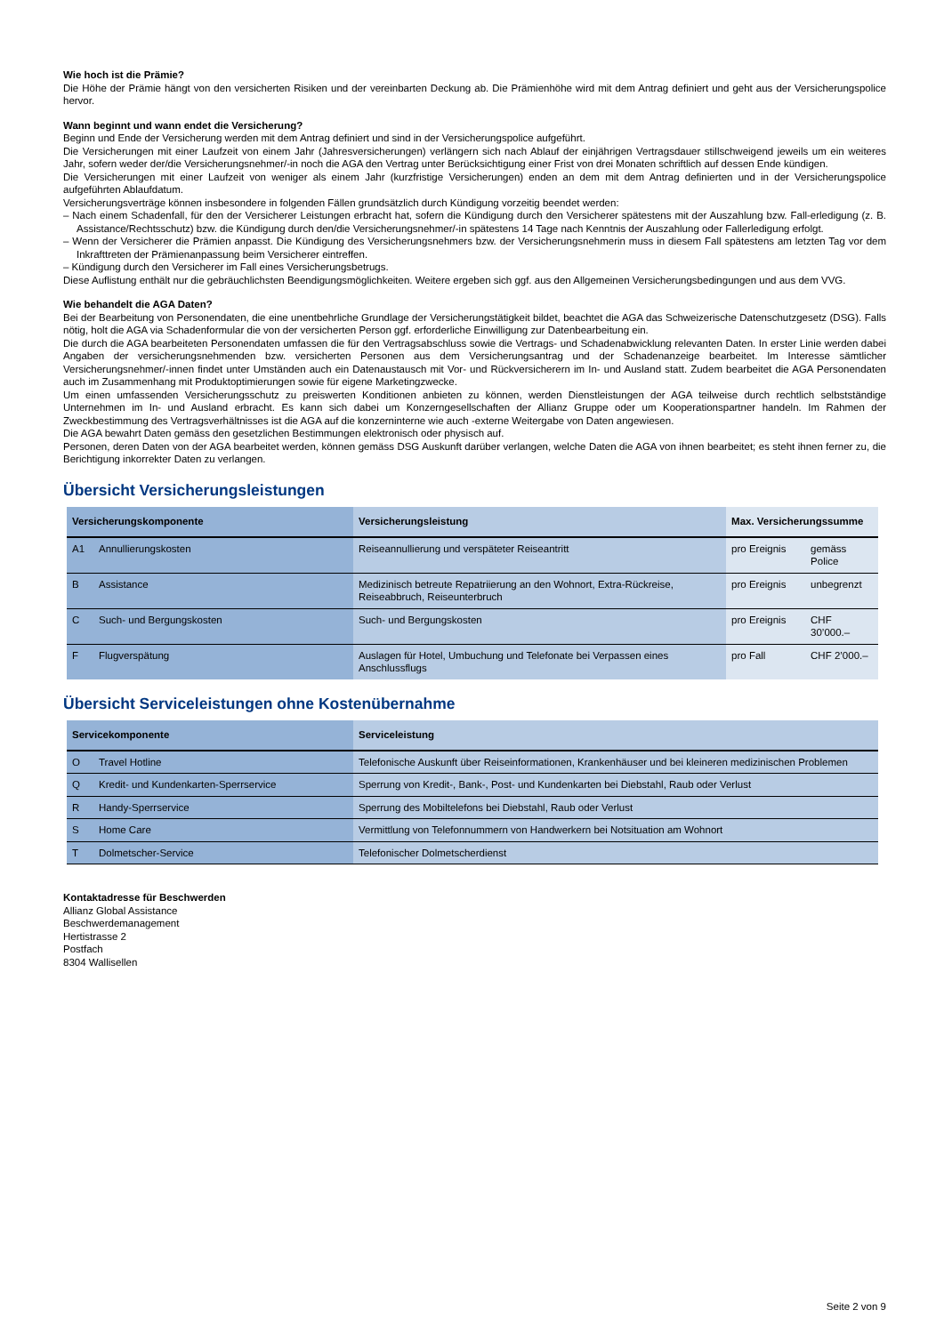Wie hoch ist die Prämie?
Die Höhe der Prämie hängt von den versicherten Risiken und der vereinbarten Deckung ab. Die Prämienhöhe wird mit dem Antrag definiert und geht aus der Versicherungspolice hervor.
Wann beginnt und wann endet die Versicherung?
Beginn und Ende der Versicherung werden mit dem Antrag definiert und sind in der Versicherungspolice aufgeführt.
Die Versicherungen mit einer Laufzeit von einem Jahr (Jahresversicherungen) verlängern sich nach Ablauf der einjährigen Vertragsdauer stillschweigend jeweils um ein weiteres Jahr, sofern weder der/die Versicherungsnehmer/-in noch die AGA den Vertrag unter Berücksichtigung einer Frist von drei Monaten schriftlich auf dessen Ende kündigen.
Die Versicherungen mit einer Laufzeit von weniger als einem Jahr (kurzfristige Versicherungen) enden an dem mit dem Antrag definierten und in der Versicherungspolice aufgeführten Ablaufdatum.
Versicherungsverträge können insbesondere in folgenden Fällen grundsätzlich durch Kündigung vorzeitig beendet werden:
– Nach einem Schadenfall, für den der Versicherer Leistungen erbracht hat, sofern die Kündigung durch den Versicherer spätestens mit der Auszahlung bzw. Fall-erledigung (z. B. Assistance/Rechtsschutz) bzw. die Kündigung durch den/die Versicherungsnehmer/-in spätestens 14 Tage nach Kenntnis der Auszahlung oder Fallerledigung erfolgt.
– Wenn der Versicherer die Prämien anpasst. Die Kündigung des Versicherungsnehmers bzw. der Versicherungsnehmerin muss in diesem Fall spätestens am letzten Tag vor dem Inkrafttreten der Prämienanpassung beim Versicherer eintreffen.
– Kündigung durch den Versicherer im Fall eines Versicherungsbetrugs.
Diese Auflistung enthält nur die gebräuchlichsten Beendigungsmöglichkeiten. Weitere ergeben sich ggf. aus den Allgemeinen Versicherungsbedingungen und aus dem VVG.
Wie behandelt die AGA Daten?
Bei der Bearbeitung von Personendaten, die eine unentbehrliche Grundlage der Versicherungstätigkeit bildet, beachtet die AGA das Schweizerische Datenschutzgesetz (DSG). Falls nötig, holt die AGA via Schadenformular die von der versicherten Person ggf. erforderliche Einwilligung zur Datenbearbeitung ein.
Die durch die AGA bearbeiteten Personendaten umfassen die für den Vertragsabschluss sowie die Vertrags- und Schadenabwicklung relevanten Daten. In erster Linie werden dabei Angaben der versicherungsnehmenden bzw. versicherten Personen aus dem Versicherungsantrag und der Schadenanzeige bearbeitet. Im Interesse sämtlicher Versicherungsnehmer/-innen findet unter Umständen auch ein Datenaustausch mit Vor- und Rückversicherern im In- und Ausland statt. Zudem bearbeitet die AGA Personendaten auch im Zusammenhang mit Produktoptimierungen sowie für eigene Marketingzwecke.
Um einen umfassenden Versicherungsschutz zu preiswerten Konditionen anbieten zu können, werden Dienstleistungen der AGA teilweise durch rechtlich selbstständige Unternehmen im In- und Ausland erbracht. Es kann sich dabei um Konzerngesellschaften der Allianz Gruppe oder um Kooperationspartner handeln. Im Rahmen der Zweckbestimmung des Vertragsverhältnisses ist die AGA auf die konzerninterne wie auch -externe Weitergabe von Daten angewiesen.
Die AGA bewahrt Daten gemäss den gesetzlichen Bestimmungen elektronisch oder physisch auf.
Personen, deren Daten von der AGA bearbeitet werden, können gemäss DSG Auskunft darüber verlangen, welche Daten die AGA von ihnen bearbeitet; es steht ihnen ferner zu, die Berichtigung inkorrekter Daten zu verlangen.
Übersicht Versicherungsleistungen
| Versicherungskomponente | | Versicherungsleistung | Max. Versicherungssumme | |
| --- | --- | --- | --- | --- |
| A1 | Annullierungskosten | Reiseannullierung und verspäteter Reiseantritt | pro Ereignis | gemäss Police |
| B | Assistance | Medizinisch betreute Repatriierung an den Wohnort, Extra-Rückreise, Reiseabbruch, Reiseunterbruch | pro Ereignis | unbegrenzt |
| C | Such- und Bergungskosten | Such- und Bergungskosten | pro Ereignis | CHF 30’000.– |
| F | Flugverspätung | Auslagen für Hotel, Umbuchung und Telefonate bei Verpassen eines Anschlussflugs | pro Fall | CHF 2’000.– |
Übersicht Serviceleistungen ohne Kostenübernahme
| Servicekomponente | | Serviceleistung |
| --- | --- | --- |
| O | Travel Hotline | Telefonische Auskunft über Reiseinformationen, Krankenhäuser und bei kleineren medizinischen Problemen |
| Q | Kredit- und Kundenkarten-Sperrservice | Sperrung von Kredit-, Bank-, Post- und Kundenkarten bei Diebstahl, Raub oder Verlust |
| R | Handy-Sperrservice | Sperrung des Mobiltelefons bei Diebstahl, Raub oder Verlust |
| S | Home Care | Vermittlung von Telefonnummern von Handwerkern bei Notsituation am Wohnort |
| T | Dolmetscher-Service | Telefonischer Dolmetscherdienst |
Kontaktadresse für Beschwerden
Allianz Global Assistance
Beschwerdemanagement
Hertistrasse 2
Postfach
8304 Wallisellen
Seite 2 von 9